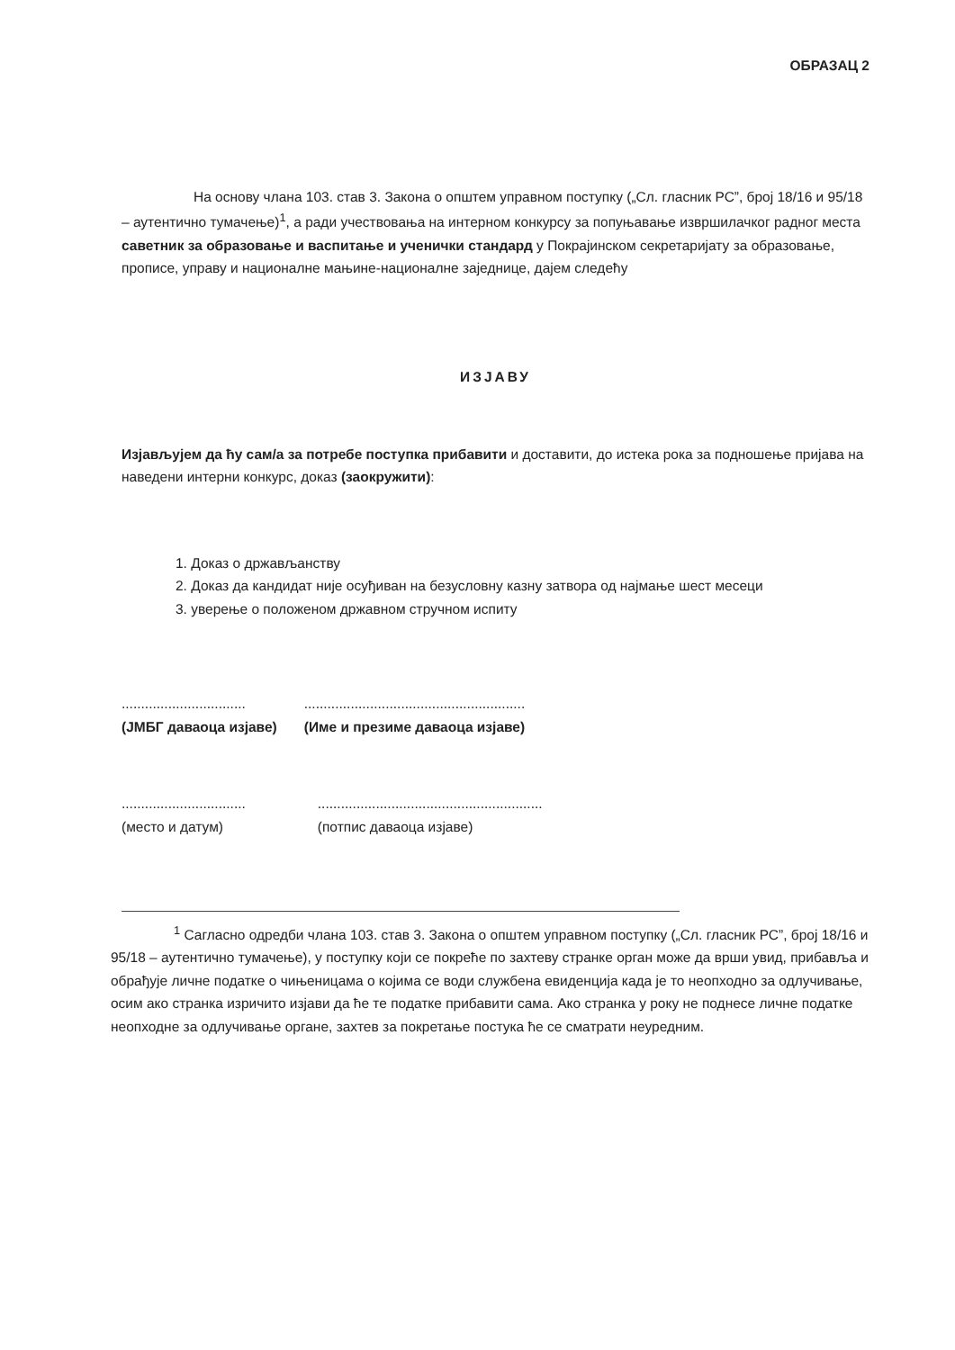ОБРАЗАЦ 2
На основу члана 103. став 3. Закона о општем управном поступку („Сл. гласник РС”, број 18/16 и 95/18 – аутентично тумачење)<sup>1</sup>, а ради учествовања на интерном конкурсу за попуњавање извршилачког радног места саветник за образовање и васпитање и ученички стандард у Покрајинском секретаријату за образовање, прописе, управу и националне мањине-националне заједнице, дајем следећу
ИЗЈАВУ
Изјављујем да ћу сам/а за потребе поступка прибавити и доставити, до истека рока за подношење пријава на наведени интерни конкурс, доказ (заокружити):
1. Доказ о држављанству
2. Доказ да кандидат није осуђиван на безусловну казну затвора од најмање шест месеци
3. уверење о положеном државном стручном испиту
................................
(ЈМБГ даваоца изјаве)
.........................................................
(Име и презиме даваоца изјаве)
................................
(место и датум)
..........................................................
(потпис даваоца изјаве)
<sup>1</sup> Сагласно одредби члана 103. став 3. Закона о општем управном поступку („Сл. гласник РС”, број 18/16 и 95/18 – аутентично тумачење), у поступку који се покреће по захтеву странке орган може да врши увид, прибавља и обрађује личне податке о чињеницама о којима се води службена евиденција када је то неопходно за одлучивање, осим ако странка изричито изјави да ће те податке прибавити сама. Ако странка у року не поднесе личне податке неопходне за одлучивање органе, захтев за покретање постука ће се сматрати неуредним.